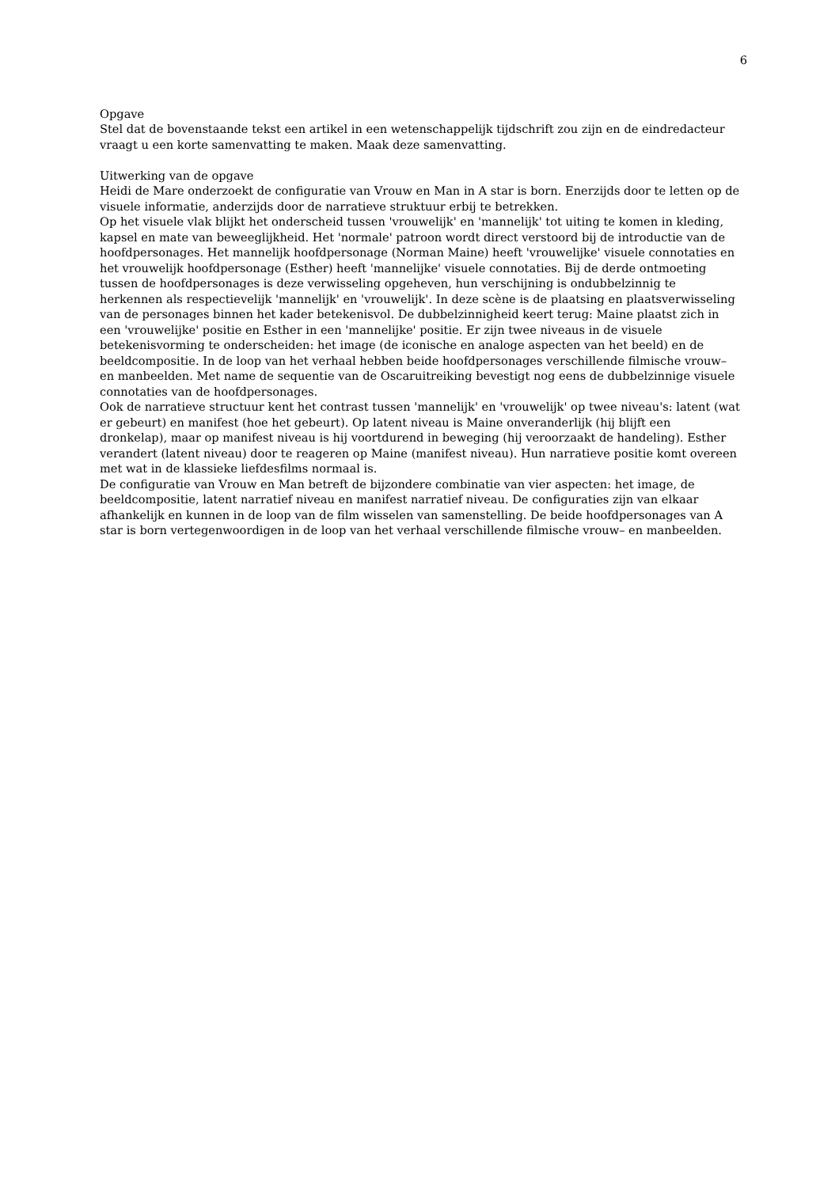6
Opgave
Stel dat de bovenstaande tekst een artikel in een wetenschappelijk tijdschrift zou zijn en de eindredacteur vraagt u een korte samenvatting te maken. Maak deze samenvatting.
Uitwerking van de opgave
Heidi de Mare onderzoekt de configuratie van Vrouw en Man in A star is born. Enerzijds door te letten op de visuele informatie, anderzijds door de narratieve struktuur erbij te betrekken.
Op het visuele vlak blijkt het onderscheid tussen 'vrouwelijk' en 'mannelijk' tot uiting te komen in kleding, kapsel en mate van beweeglijkheid. Het 'normale' patroon wordt direct verstoord bij de introductie van de hoofdpersonages. Het mannelijk hoofdpersonage (Norman Maine) heeft 'vrouwelijke' visuele connotaties en het vrouwelijk hoofdpersonage (Esther) heeft 'mannelijke' visuele connotaties. Bij de derde ontmoeting tussen de hoofdpersonages is deze verwisseling opgeheven, hun verschijning is ondubbelzinnig te herkennen als respectievelijk 'mannelijk' en 'vrouwelijk'. In deze scène is de plaatsing en plaatsverwisseling van de personages binnen het kader betekenisvol. De dubbelzinnigheid keert terug: Maine plaatst zich in een 'vrouwelijke' positie en Esther in een 'mannelijke' positie. Er zijn twee niveaus in de visuele betekenisvorming te onderscheiden: het image (de iconische en analoge aspecten van het beeld) en de beeldcompositie. In de loop van het verhaal hebben beide hoofdpersonages verschillende filmische vrouw– en manbeelden. Met name de sequentie van de Oscaruitreiking bevestigt nog eens de dubbelzinnige visuele connotaties van de hoofdpersonages.
Ook de narratieve structuur kent het contrast tussen 'mannelijk' en 'vrouwelijk' op twee niveau's: latent (wat er gebeurt) en manifest (hoe het gebeurt). Op latent niveau is Maine onveranderlijk (hij blijft een dronkelap), maar op manifest niveau is hij voortdurend in beweging (hij veroorzaakt de handeling). Esther verandert (latent niveau) door te reageren op Maine (manifest niveau). Hun narratieve positie komt overeen met wat in de klassieke liefdesfilms normaal is.
De configuratie van Vrouw en Man betreft de bijzondere combinatie van vier aspecten: het image, de beeldcompositie, latent narratief niveau en manifest narratief niveau. De configuraties zijn van elkaar afhankelijk en kunnen in de loop van de film wisselen van samenstelling. De beide hoofdpersonages van A star is born vertegenwoordigen in de loop van het verhaal verschillende filmische vrouw– en manbeelden.